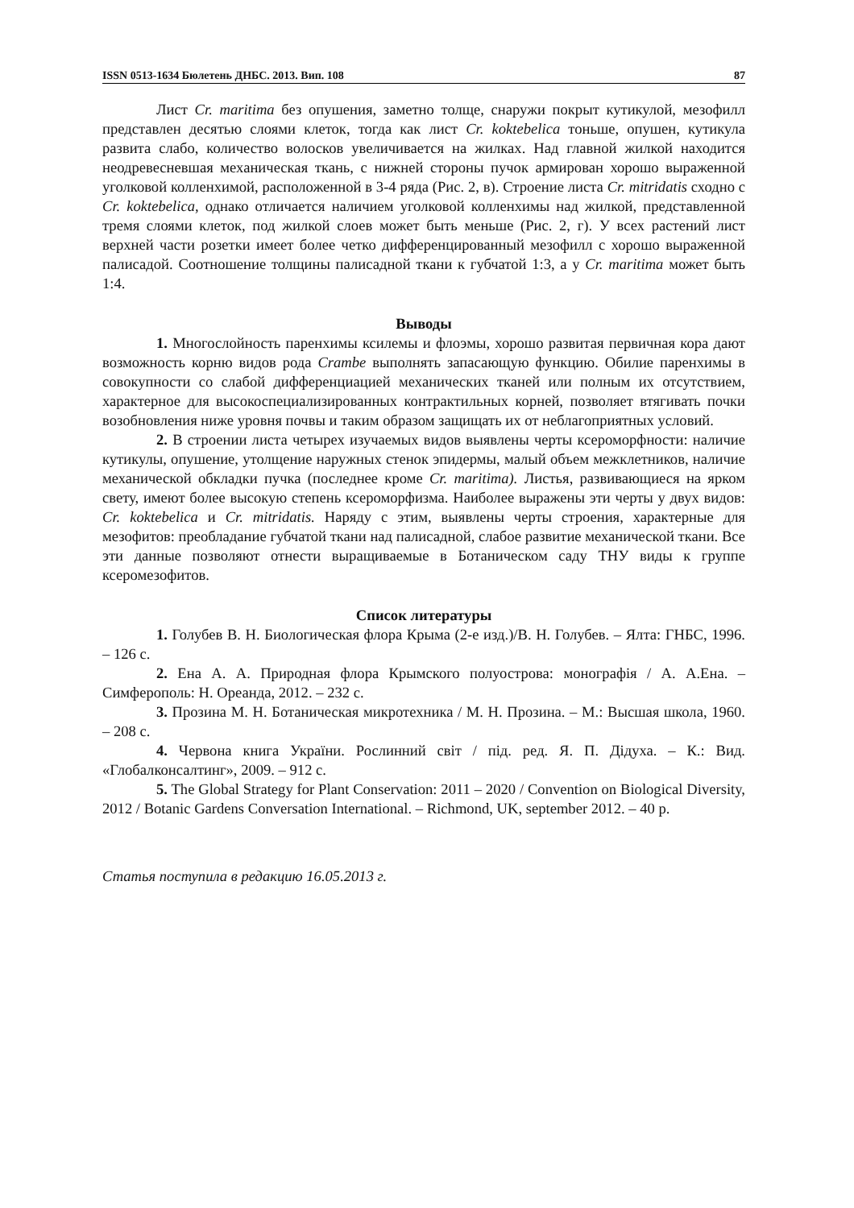ISSN 0513-1634 Бюлетень ДНБС. 2013. Вип. 108 87
Лист Cr. maritima без опушения, заметно толще, снаружи покрыт кутикулой, мезофилл представлен десятью слоями клеток, тогда как лист Cr. koktebelica тоньше, опушен, кутикула развита слабо, количество волосков увеличивается на жилках. Над главной жилкой находится неодревесневшая механическая ткань, с нижней стороны пучок армирован хорошо выраженной уголковой колленхимой, расположенной в 3-4 ряда (Рис. 2, в). Строение листа Cr. mitridatis сходно с Cr. koktebelica, однако отличается наличием уголковой колленхимы над жилкой, представленной тремя слоями клеток, под жилкой слоев может быть меньше (Рис. 2, г). У всех растений лист верхней части розетки имеет более четко дифференцированный мезофилл с хорошо выраженной палисадой. Соотношение толщины палисадной ткани к губчатой 1:3, а у Cr. maritima может быть 1:4.
Выводы
1. Многослойность паренхимы ксилемы и флоэмы, хорошо развитая первичная кора дают возможность корню видов рода Crambe выполнять запасающую функцию. Обилие паренхимы в совокупности со слабой дифференциацией механических тканей или полным их отсутствием, характерное для высокоспециализированных контрактильных корней, позволяет втягивать почки возобновления ниже уровня почвы и таким образом защищать их от неблагоприятных условий.
2. В строении листа четырех изучаемых видов выявлены черты ксероморфности: наличие кутикулы, опушение, утолщение наружных стенок эпидермы, малый объем межклетников, наличие механической обкладки пучка (последнее кроме Cr. maritima). Листья, развивающиеся на ярком свету, имеют более высокую степень ксероморфизма. Наиболее выражены эти черты у двух видов: Cr. koktebelica и Cr. mitridatis. Наряду с этим, выявлены черты строения, характерные для мезофитов: преобладание губчатой ткани над палисадной, слабое развитие механической ткани. Все эти данные позволяют отнести выращиваемые в Ботаническом саду ТНУ виды к группе ксеромезофитов.
Список литературы
1. Голубев В. Н. Биологическая флора Крыма (2-е изд.)/В. Н. Голубев. – Ялта: ГНБС, 1996. – 126 с.
2. Ена А. А. Природная флора Крымского полуострова: монографія / А. А.Ена. – Симферополь: Н. Ореанда, 2012. – 232 с.
3. Прозина М. Н. Ботаническая микротехника / М. Н. Прозина. – М.: Высшая школа, 1960. – 208 с.
4. Червона книга України. Рослинний світ / під. ред. Я. П. Дідуха. – К.: Вид. «Глобалконсалтинг», 2009. – 912 с.
5. The Global Strategy for Plant Conservation: 2011 – 2020 / Convention on Biological Diversity, 2012 / Botanic Gardens Conversation International. – Richmond, UK, september 2012. – 40 p.
Статья поступила в редакцию 16.05.2013 г.